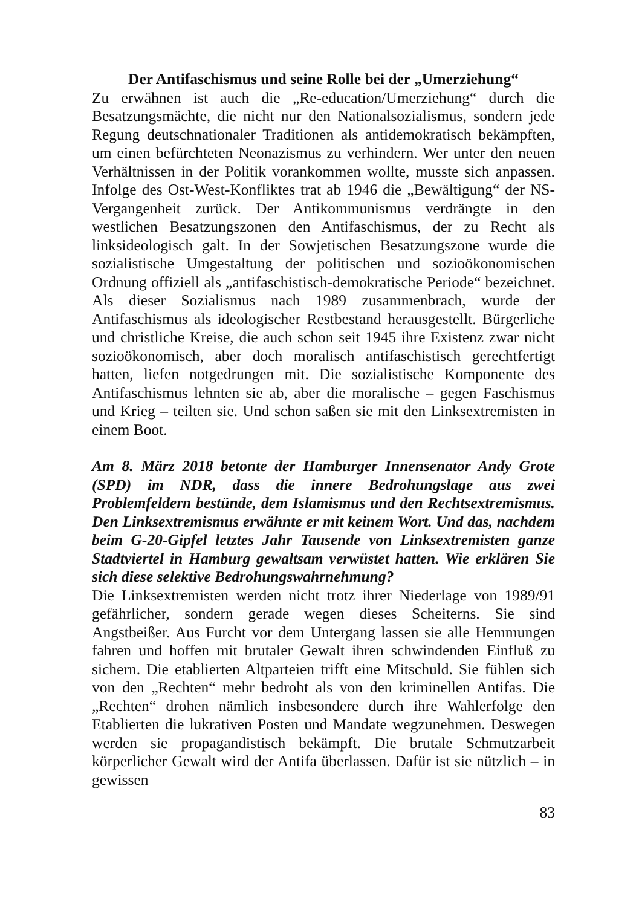Der Antifaschismus und seine Rolle bei der „Umerziehung“
Zu erwähnen ist auch die „Re-education/Umerziehung“ durch die Besatzungsmächte, die nicht nur den Nationalsozialismus, sondern jede Regung deutschnationaler Traditionen als antidemokratisch bekämpften, um einen befürchteten Neonazismus zu verhindern. Wer unter den neuen Verhältnissen in der Politik vorankommen wollte, musste sich anpassen. Infolge des Ost-West-Konfliktes trat ab 1946 die „Bewältigung“ der NS-Vergangenheit zurück. Der Antikommunismus verdrängte in den westlichen Besatzungszonen den Antifaschismus, der zu Recht als linksideologisch galt. In der Sowjetischen Besatzungszone wurde die sozialistische Umgestaltung der politischen und sozioökonomischen Ordnung offiziell als „antifaschistisch-demokratische Periode“ bezeichnet. Als dieser Sozialismus nach 1989 zusammenbrach, wurde der Antifaschismus als ideologischer Restbestand herausgestellt. Bürgerliche und christliche Kreise, die auch schon seit 1945 ihre Existenz zwar nicht sozioökonomisch, aber doch moralisch antifaschistisch gerechtfertigt hatten, liefen notgedrungen mit. Die sozialistische Komponente des Antifaschismus lehnten sie ab, aber die moralische – gegen Faschismus und Krieg – teilten sie. Und schon saßen sie mit den Linksextremisten in einem Boot.
Am 8. März 2018 betonte der Hamburger Innensenator Andy Grote (SPD) im NDR, dass die innere Bedrohungslage aus zwei Problemfeldern bestünde, dem Islamismus und den Rechtsextremismus. Den Linksextremismus erwähnte er mit keinem Wort. Und das, nachdem beim G-20-Gipfel letztes Jahr Tausende von Linksextremisten ganze Stadtviertel in Hamburg gewaltsam verwüstet hatten. Wie erklären Sie sich diese selektive Bedrohungswahrnehmung?
Die Linksextremisten werden nicht trotz ihrer Niederlage von 1989/91 gefährlicher, sondern gerade wegen dieses Scheiterns. Sie sind Angstbeißer. Aus Furcht vor dem Untergang lassen sie alle Hemmungen fahren und hoffen mit brutaler Gewalt ihren schwindenden Einfluß zu sichern. Die etablierten Altparteien trifft eine Mitschuld. Sie fühlen sich von den „Rechten“ mehr bedroht als von den kriminellen Antifas. Die „Rechten“ drohen nämlich insbesondere durch ihre Wahlerfolge den Etablierten die lukrativen Posten und Mandate wegzunehmen. Deswegen werden sie propagandistisch bekämpft. Die brutale Schmutzarbeit körperlicher Gewalt wird der Antifa überlassen. Dafür ist sie nützlich – in gewissen
83